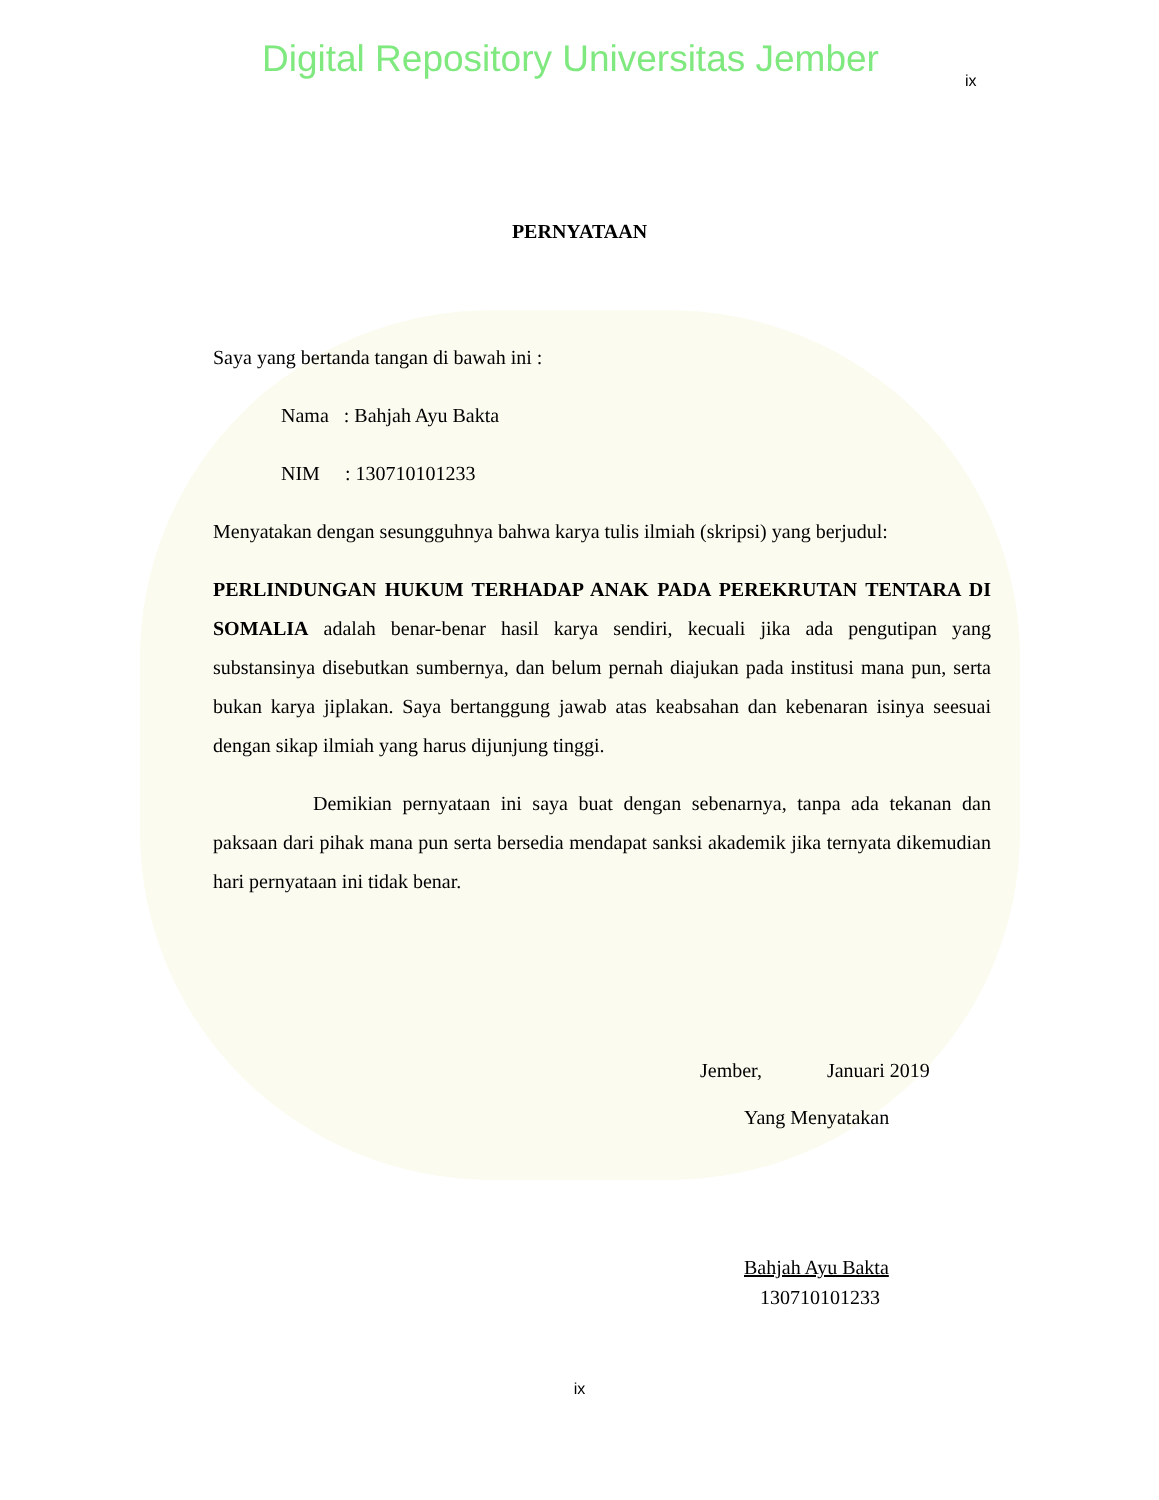Digital Repository Universitas Jember ix
PERNYATAAN
Saya yang bertanda tangan di bawah ini :
Nama : Bahjah Ayu Bakta
NIM : 130710101233
Menyatakan dengan sesungguhnya bahwa karya tulis ilmiah (skripsi) yang berjudul:
PERLINDUNGAN HUKUM TERHADAP ANAK PADA PEREKRUTAN TENTARA DI SOMALIA adalah benar-benar hasil karya sendiri, kecuali jika ada pengutipan yang substansinya disebutkan sumbernya, dan belum pernah diajukan pada institusi mana pun, serta bukan karya jiplakan. Saya bertanggung jawab atas keabsahan dan kebenaran isinya seesuai dengan sikap ilmiah yang harus dijunjung tinggi.
Demikian pernyataan ini saya buat dengan sebenarnya, tanpa ada tekanan dan paksaan dari pihak mana pun serta bersedia mendapat sanksi akademik jika ternyata dikemudian hari pernyataan ini tidak benar.
Jember, Januari 2019
Yang Menyatakan
Bahjah Ayu Bakta
130710101233
ix